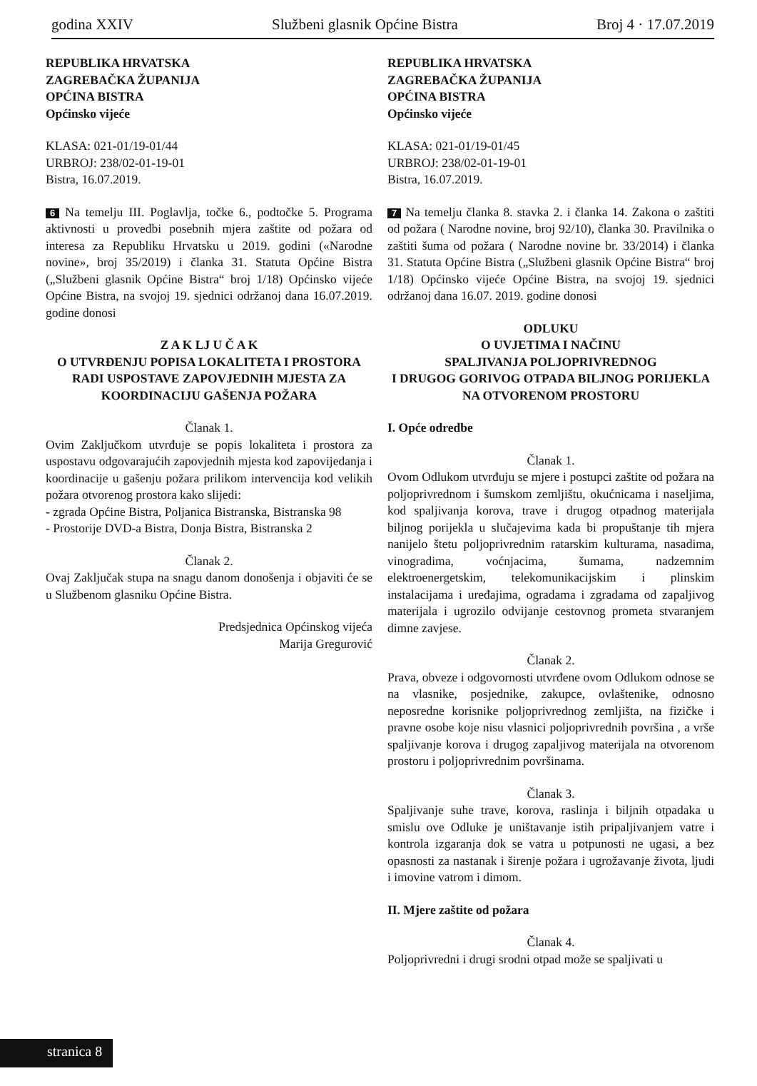godina XXIV Službeni glasnik Općine Bistra Broj 4 · 17.07.2019
REPUBLIKA HRVATSKA
ZAGREBAČKA ŽUPANIJA
OPĆINA BISTRA
Općinsko vijeće
KLASA: 021-01/19-01/44
URBROJ: 238/02-01-19-01
Bistra, 16.07.2019.
6 Na temelju III. Poglavlja, točke 6., podtočke 5. Programa aktivnosti u provedbi posebnih mjera zaštite od požara od interesa za Republiku Hrvatsku u 2019. godini («Narodne novine», broj 35/2019) i članka 31. Statuta Općine Bistra („Službeni glasnik Općine Bistra“ broj 1/18) Općinsko vijeće Općine Bistra, na svojoj 19. sjednici održanoj dana 16.07.2019. godine donosi
Z A K LJ U Č A K
O UTVRĐENJU POPISA LOKALITETA I PROSTORA RADI USPOSTAVE ZAPOVJEDNIH MJESTA ZA KOORDINACIJU GAŠENJA POŽARA
Članak 1.
Ovim Zaključkom utvrđuje se popis lokaliteta i prostora za uspostavu odgovarajućih zapovjednih mjesta kod zapovijedanja i koordinacije u gašenju požara prilikom intervencija kod velikih požara otvorenog prostora kako slijedi:
- zgrada Općine Bistra, Poljanica Bistranska, Bistranska 98
- Prostorije DVD-a Bistra, Donja Bistra, Bistranska 2
Članak 2.
Ovaj Zaključak stupa na snagu danom donošenja i objaviti će se u Službenom glasniku Općine Bistra.
Predsjednica Općinskog vijeća
Marija Gregurović
REPUBLIKA HRVATSKA
ZAGREBAČKA ŽUPANIJA
OPĆINA BISTRA
Općinsko vijeće
KLASA: 021-01/19-01/45
URBROJ: 238/02-01-19-01
Bistra, 16.07.2019.
7 Na temelju članka 8. stavka 2. i članka 14. Zakona o zaštiti od požara ( Narodne novine, broj 92/10), članka 30. Pravilnika o zaštiti šuma od požara ( Narodne novine br. 33/2014) i članka 31. Statuta Općine Bistra („Službeni glasnik Općine Bistra“ broj 1/18) Općinsko vijeće Općine Bistra, na svojoj 19. sjednici održanoj dana 16.07. 2019. godine donosi
ODLUKU
O UVJETIMA I NAČINU
SPALJIVANJA POLJOPRIVREDNOG
I DRUGOG GORIVOG OTPADA BILJNOG PORIJEKLA NA OTVORENOM PROSTORU
I. Opće odredbe
Članak 1.
Ovom Odlukom utvrđuju se mjere i postupci zaštite od požara na poljoprivrednom i šumskom zemljištu, okućnicama i naseljima, kod spaljivanja korova, trave i drugog otpadnog materijala biljnog porijekla u slučajevima kada bi propuštanje tih mjera nanijelo štetu poljoprivrednim ratarskim kulturama, nasadima, vinogradima, voćnjacima, šumama, nadzemnim elektroenergetskim, telekomunikacijskim i plinskim instalacijama i uređajima, ogradama i zgradama od zapaljivog materijala i ugrozilo odvijanje cestovnog prometa stvaranjem dimne zavjese.
Članak 2.
Prava, obveze i odgovornosti utvrđene ovom Odlukom odnose se na vlasnike, posjednike, zakupce, ovlaštenike, odnosno neposredne korisnike poljoprivrednog zemljišta, na fizičke i pravne osobe koje nisu vlasnici poljoprivrednih površina , a vrše spaljivanje korova i drugog zapaljivog materijala na otvorenom prostoru i poljoprivrednim površinama.
Članak 3.
Spaljivanje suhe trave, korova, raslinja i biljnih otpadaka u smislu ove Odluke je uništavanje istih pripaljivanjem vatre i kontrola izgaranja dok se vatra u potpunosti ne ugasi, a bez opasnosti za nastanak i širenje požara i ugrožavanje života, ljudi i imovine vatrom i dimom.
II. Mjere zaštite od požara
Članak 4.
Poljoprivredni i drugi srodni otpad može se spaljivati u
stranica 8